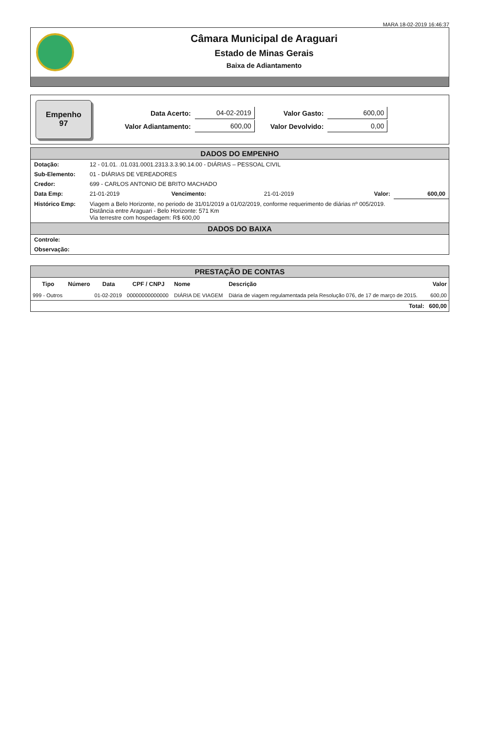MARA 18-02-2019 16:46:37
Câmara Municipal de Araguari
Estado de Minas Gerais
Baixa de Adiantamento
Empenho
97
| Data Acerto: | 04-02-2019 | Valor Gasto: | 600,00 |
| Valor Adiantamento: | 600,00 | Valor Devolvido: | 0,00 |
DADOS DO EMPENHO
| Dotação: | 12 - 01.01. .01.031.0001.2313.3.3.90.14.00 - DIÁRIAS – PESSOAL CIVIL | | | | |
| Sub-Elemento: | 01 - DIÁRIAS DE VEREADORES | | | | |
| Credor: | 699 - CARLOS ANTONIO DE BRITO MACHADO | | | | |
| Data Emp: | 21-01-2019 | Vencimento: | 21-01-2019 | Valor: | 600,00 |
| Histórico Emp: | Viagem a Belo Horizonte, no periodo de 31/01/2019 a 01/02/2019, conforme requerimento de diárias nº 005/2019. Distância entre Araguari - Belo Horizonte: 571 Km Via terrestre com hospedagem: R$ 600,00 | | | | |
DADOS DO BAIXA
| Controle: | |
| Observação: | |
PRESTAÇÃO DE CONTAS
| Tipo | Número | Data | CPF / CNPJ | Nome | Descrição | Valor |
| --- | --- | --- | --- | --- | --- | --- |
| 999 - Outros | | 01-02-2019 | 00000000000000 | DIÁRIA DE VIAGEM | Diária de viagem regulamentada pela Resolução 076, de 17 de março de 2015. | 600,00 |
| Total: | | | | | | 600,00 |